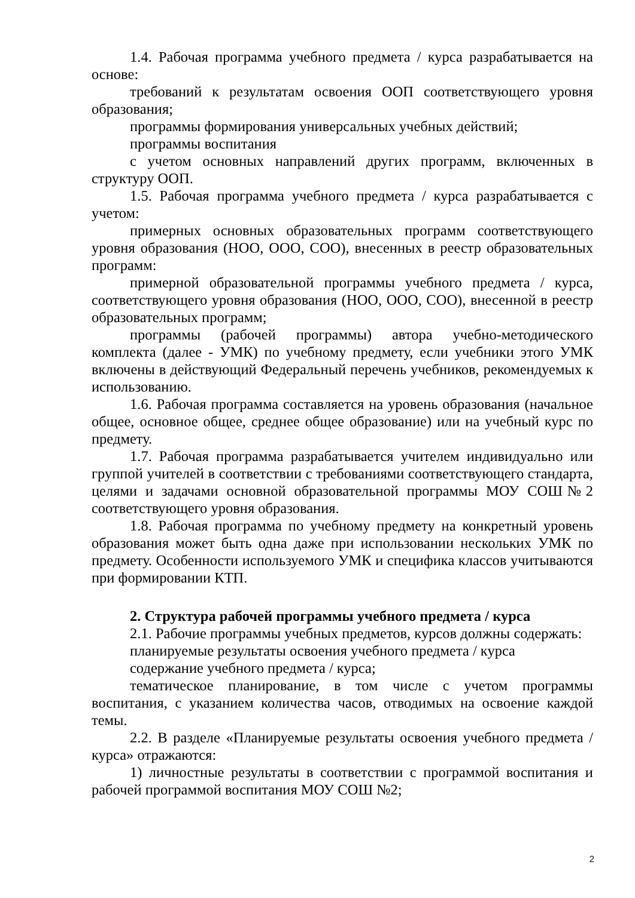1.4. Рабочая программа учебного предмета / курса разрабатывается на основе:
требований к результатам освоения ООП соответствующего уровня образования;
программы формирования универсальных учебных действий;
программы воспитания
с учетом основных направлений других программ, включенных в структуру ООП.
1.5. Рабочая программа учебного предмета / курса разрабатывается с учетом:
примерных основных образовательных программ соответствующего уровня образования (НОО, ООО, СОО), внесенных в реестр образовательных программ:
примерной образовательной программы учебного предмета / курса, соответствующего уровня образования (НОО, ООО, СОО), внесенной в реестр образовательных программ;
программы (рабочей программы) автора учебно-методического комплекта (далее - УМК) по учебному предмету, если учебники этого УМК включены в действующий Федеральный перечень учебников, рекомендуемых к использованию.
1.6. Рабочая программа составляется на уровень образования (начальное общее, основное общее, среднее общее образование) или на учебный курс по предмету.
1.7. Рабочая программа разрабатывается учителем индивидуально или группой учителей в соответствии с требованиями соответствующего стандарта, целями и задачами основной образовательной программы МОУ СОШ№2 соответствующего уровня образования.
1.8. Рабочая программа по учебному предмету на конкретный уровень образования может быть одна даже при использовании нескольких УМК по предмету. Особенности используемого УМК и специфика классов учитываются при формировании КТП.
2. Структура рабочей программы учебного предмета / курса
2.1. Рабочие программы учебных предметов, курсов должны содержать:
планируемые результаты освоения учебного предмета / курса
содержание учебного предмета / курса;
тематическое планирование, в том числе с учетом программы воспитания, с указанием количества часов, отводимых на освоение каждой темы.
2.2. В разделе «Планируемые результаты освоения учебного предмета / курса» отражаются:
1) личностные результаты в соответствии с программой воспитания и рабочей программой воспитания МОУ СОШ №2;
2